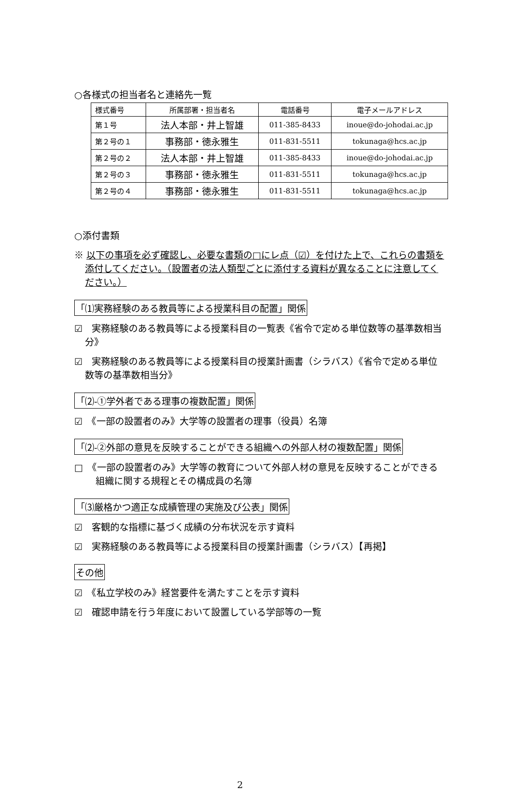○各様式の担当者名と連絡先一覧
| 様式番号 | 所属部署・担当者名 | 電話番号 | 電子メールアドレス |
| --- | --- | --- | --- |
| 第１号 | 法人本部・井上智雄 | 011-385-8433 | inoue@do-johodai.ac.jp |
| 第２号の１ | 事務部・徳永雅生 | 011-831-5511 | tokunaga@hcs.ac.jp |
| 第２号の２ | 法人本部・井上智雄 | 011-385-8433 | inoue@do-johodai.ac.jp |
| 第２号の３ | 事務部・徳永雅生 | 011-831-5511 | tokunaga@hcs.ac.jp |
| 第２号の４ | 事務部・徳永雅生 | 011-831-5511 | tokunaga@hcs.ac.jp |
○添付書類
※ 以下の事項を必ず確認し、必要な書類の□にレ点（☑）を付けた上で、これらの書類を添付してください。（設置者の法人類型ごとに添付する資料が異なることに注意してください。）
「⑴実務経験のある教員等による授業科目の配置」関係
☑　実務経験のある教員等による授業科目の一覧表《省令で定める単位数等の基準数相当分》
☑　実務経験のある教員等による授業科目の授業計画書（シラバス）《省令で定める単位数等の基準数相当分》
「⑵-①学外者である理事の複数配置」関係
☑　《一部の設置者のみ》大学等の設置者の理事（役員）名簿
「⑵-②外部の意見を反映することができる組織への外部人材の複数配置」関係
□　《一部の設置者のみ》大学等の教育について外部人材の意見を反映することができる組織に関する規程とその構成員の名簿
「⑶厳格かつ適正な成績管理の実施及び公表」関係
☑　客観的な指標に基づく成績の分布状況を示す資料
☑　実務経験のある教員等による授業科目の授業計画書（シラバス）【再掲】
その他
☑　《私立学校のみ》経営要件を満たすことを示す資料
☑　確認申請を行う年度において設置している学部等の一覧
2